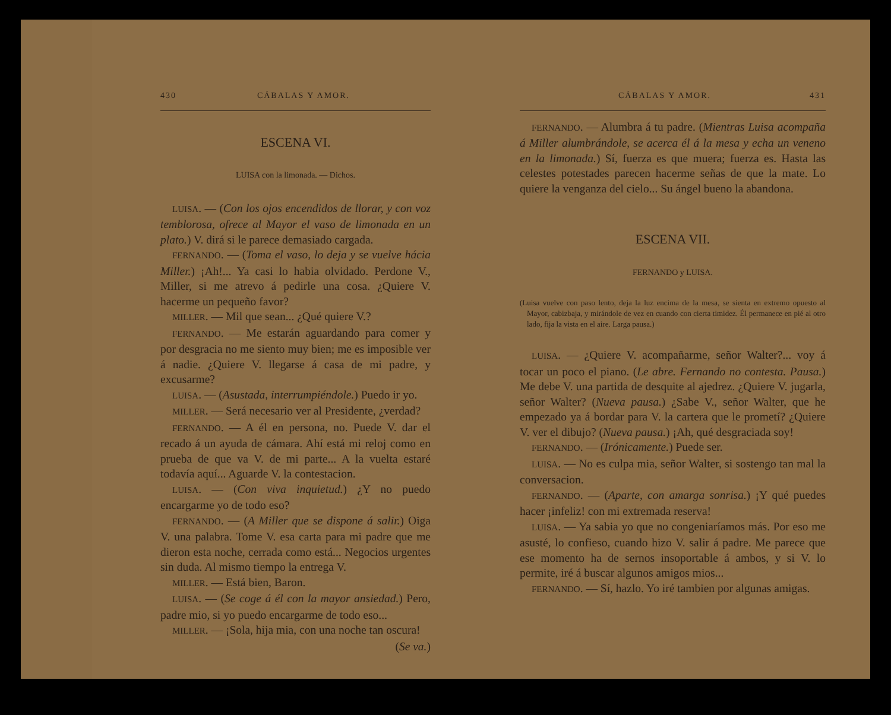430 CÁBALAS Y AMOR.
ESCENA VI.
LUISA con la limonada. — Dichos.
LUISA. — (Con los ojos encendidos de llorar, y con voz temblorosa, ofrece al Mayor el vaso de limonada en un plato.) V. dirá si le parece demasiado cargada.
FERNANDO. — (Toma el vaso, lo deja y se vuelve hácia Miller.) ¡Ah!... Ya casi lo habia olvidado. Perdone V., Miller, si me atrevo á pedirle una cosa. ¿Quiere V. hacerme un pequeño favor?
MILLER. — Mil que sean... ¿Qué quiere V.?
FERNANDO. — Me estarán aguardando para comer y por desgracia no me siento muy bien; me es imposible ver á nadie. ¿Quiere V. llegarse á casa de mi padre, y excusarme?
LUISA. — (Asustada, interrumpiéndole.) Puedo ir yo.
MILLER. — Será necesario ver al Presidente, ¿verdad?
FERNANDO. — A él en persona, no. Puede V. dar el recado á un ayuda de cámara. Ahí está mi reloj como en prueba de que va V. de mi parte... A la vuelta estaré todavía aquí... Aguarde V. la contestacion.
LUISA. — (Con viva inquietud.) ¿Y no puedo encargarme yo de todo eso?
FERNANDO. — (A Miller que se dispone á salir.) Oiga V. una palabra. Tome V. esa carta para mi padre que me dieron esta noche, cerrada como está... Negocios urgentes sin duda. Al mismo tiempo la entrega V.
MILLER. — Está bien, Baron.
LUISA. — (Se coge á él con la mayor ansiedad.) Pero, padre mio, si yo puedo encargarme de todo eso...
MILLER. — ¡Sola, hija mia, con una noche tan oscura! (Se va.)
CÁBALAS Y AMOR. 431
FERNANDO. — Alumbra á tu padre. (Mientras Luisa acompaña á Miller alumbrándole, se acerca él á la mesa y echa un veneno en la limonada.) Sí, fuerza es que muera; fuerza es. Hasta las celestes potestades parecen hacerme señas de que la mate. Lo quiere la venganza del cielo... Su ángel bueno la abandona.
ESCENA VII.
FERNANDO y LUISA.
(Luisa vuelve con paso lento, deja la luz encima de la mesa, se sienta en extremo opuesto al Mayor, cabizbaja, y mirándole de vez en cuando con cierta timidez. Él permanece en pié al otro lado, fija la vista en el aire. Larga pausa.)
LUISA. — ¿Quiere V. acompañarme, señor Walter?... voy á tocar un poco el piano. (Le abre. Fernando no contesta. Pausa.) Me debe V. una partida de desquite al ajedrez. ¿Quiere V. jugarla, señor Walter? (Nueva pausa.) ¿Sabe V., señor Walter, que he empezado ya á bordar para V. la cartera que le prometí? ¿Quiere V. ver el dibujo? (Nueva pausa.) ¡Ah, qué desgraciada soy!
FERNANDO. — (Irónicamente.) Puede ser.
LUISA. — No es culpa mia, señor Walter, si sostengo tan mal la conversacion.
FERNANDO. — (Aparte, con amarga sonrisa.) ¡Y qué puedes hacer ¡infeliz! con mi extremada reserva!
LUISA. — Ya sabia yo que no congeniaríamos más. Por eso me asusté, lo confieso, cuando hizo V. salir á padre. Me parece que ese momento ha de sernos insoportable á ambos, y si V. lo permite, iré á buscar algunos amigos mios...
FERNANDO. — Sí, hazlo. Yo iré tambien por algunas amigas.